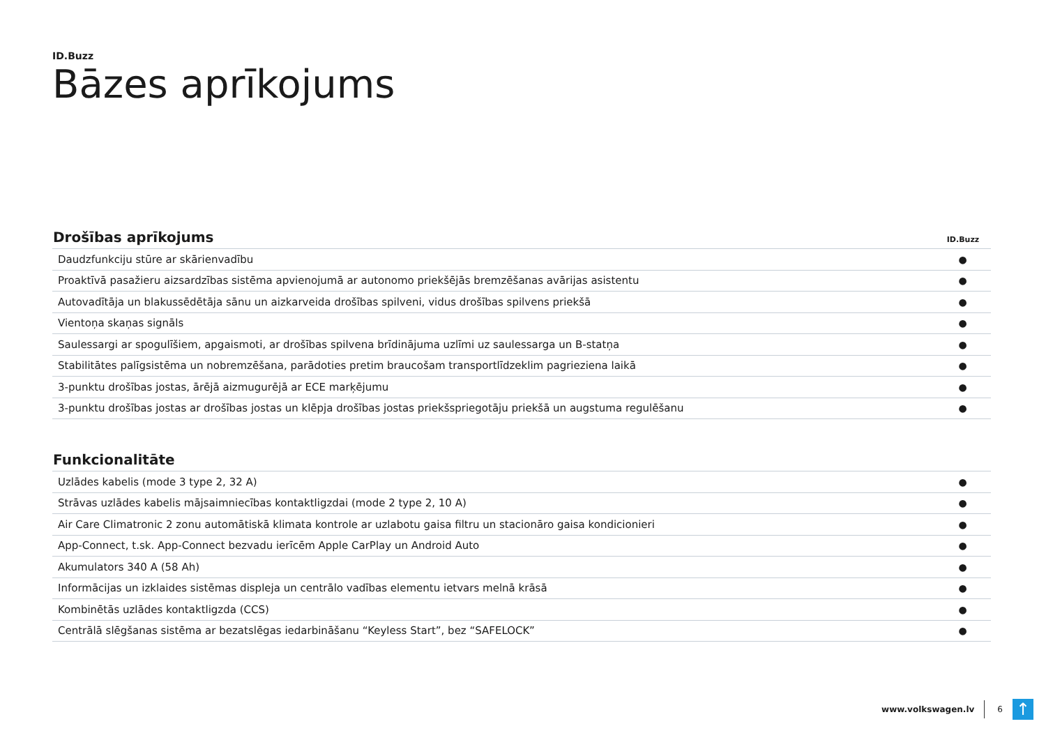ID.Buzz
Bāzes aprīkojums
| Drošības aprīkojums | ID.Buzz |
| --- | --- |
| Daudzfunkciju stūre ar skārienvadību | ● |
| Proaktīvā pasažieru aizsardzības sistēma apvienojumā ar autonomo priekšējās bremzēšanas avārijas asistentu | ● |
| Autovadītāja un blakussēdētāja sānu un aizkarveida drošības spilveni, vidus drošības spilvens priekšā | ● |
| Vientoņa skaņas signāls | ● |
| Saulessargi ar spogulīšiem, apgaismoti, ar drošības spilvena brīdinājuma uzlīmi uz saulessarga un B-statņa | ● |
| Stabilitātes palīgsistēma un nobremzēšana, parādoties pretim braucošam transportlīdzeklim pagrieziena laikā | ● |
| 3-punktu drošības jostas, ārējā aizmugurējā ar ECE marķējumu | ● |
| 3-punktu drošības jostas ar drošības jostas un klēpja drošības jostas priekšspriegotāju priekšā un augstuma regulēšanu | ● |
| Funkcionalitāte | |
| --- | --- |
| Uzlādes kabelis (mode 3 type 2, 32 A) | ● |
| Strāvas uzlādes kabelis mājsaimniecības kontaktligzdai (mode 2 type 2, 10 A) | ● |
| Air Care Climatronic 2 zonu automātiskā klimata kontrole ar uzlabotu gaisa filtru un stacionāro gaisa kondicionieri | ● |
| App-Connect, t.sk. App-Connect bezvadu ierīcēm Apple CarPlay un Android Auto | ● |
| Akumulators 340 A (58 Ah) | ● |
| Informācijas un izklaides sistēmas displeja un centrālo vadības elementu ietvars melnā krāsā | ● |
| Kombinētās uzlādes kontaktligzda (CCS) | ● |
| Centrālā slēgšanas sistēma ar bezatslēgas iedarbināšanu “Keyless Start”, bez “SAFELOCK” | ● |
www.volkswagen.lv 6 ↑